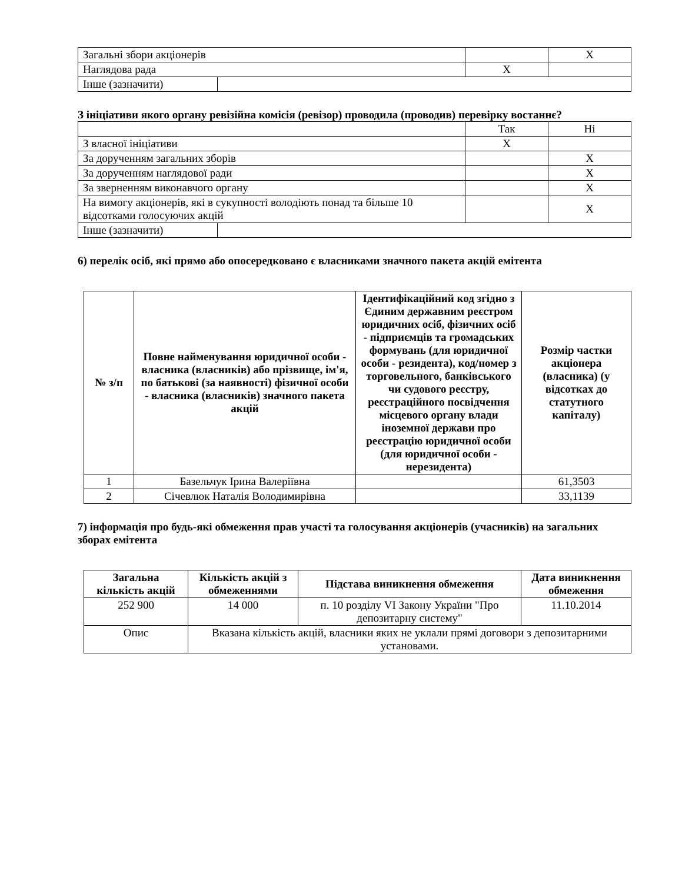| Загальні збори акціонерів | | | X |
| Наглядова рада | | X | |
| Інше (зазначити) | | | |
З ініціативи якого органу ревізійна комісія (ревізор) проводила (проводив) перевірку востаннє?
| | | Так | Ні |
| З власної ініціативи | | X | |
| За дорученням загальних зборів | | | X |
| За дорученням наглядової ради | | | X |
| За зверненням виконавчого органу | | | X |
| На вимогу акціонерів, які в сукупності володіють понад та більше 10 відсотками голосуючих акцій | | | X |
| Інше (зазначити) | | | |
6) перелік осіб, які прямо або опосередковано є власниками значного пакета акцій емітента
| № з/п | Повне найменування юридичної особи - власника (власників) або прізвище, ім'я, по батькові (за наявності) фізичної особи - власника (власників) значного пакета акцій | Ідентифікаційний код згідно з Єдиним державним реєстром юридичних осіб, фізичних осіб - підприємців та громадських формувань (для юридичної особи - резидента), код/номер з торговельного, банківського чи судового реєстру, реєстраційного посвідчення місцевого органу влади іноземної держави про реєстрацію юридичної особи (для юридичної особи - нерезидента) | Розмір частки акціонера (власника) (у відсотках до статутного капіталу) |
| --- | --- | --- | --- |
| 1 | Базельчук Ірина Валеріївна | | 61,3503 |
| 2 | Січевлюк Наталія Володимирівна | | 33,1139 |
7) інформація про будь-які обмеження прав участі та голосування акціонерів (учасників) на загальних зборах емітента
| Загальна кількість акцій | Кількість акцій з обмеженнями | Підстава виникнення обмеження | Дата виникнення обмеження |
| --- | --- | --- | --- |
| 252 900 | 14 000 | п. 10 розділу VI Закону України "Про депозитарну систему" | 11.10.2014 |
| Опис | Вказана кількість акцій, власники яких не уклали прямі договори з депозитарними установами. | | |